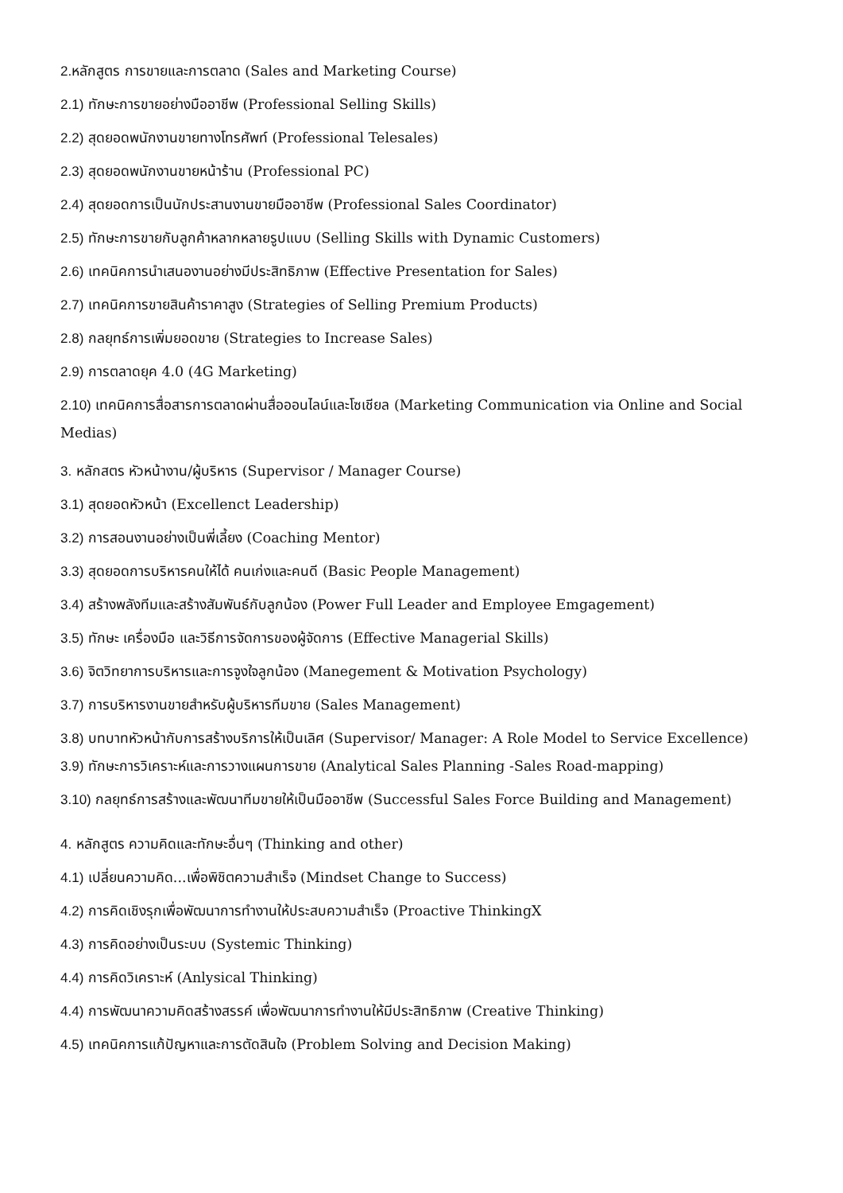2. หลักสูตร การขายและการตลาด (Sales and Marketing Course)
2.1) ทักษะการขายอย่างมืออาชีพ (Professional Selling Skills)
2.2) สุดยอดพนักงานขายทางโทรศัพท์ (Professional Telesales)
2.3) สุดยอดพนักงานขายหน้าร้าน (Professional PC)
2.4) สุดยอดการเป็นนักประสานงานขายมืออาชีพ (Professional Sales Coordinator)
2.5) ทักษะการขายกับลูกค้าหลากหลายรูปแบบ (Selling Skills with Dynamic Customers)
2.6) เทคนิคการนำเสนองานอย่างมีประสิทธิภาพ (Effective Presentation for Sales)
2.7) เทคนิคการขายสินค้าราคาสูง (Strategies of Selling Premium Products)
2.8) กลยุทธ์การเพิ่มยอดขาย (Strategies to Increase Sales)
2.9) การตลาดยุค 4.0 (4G Marketing)
2.10) เทคนิคการสื่อสารการตลาดผ่านสื่อออนไลน์และโซเชียล (Marketing Communication via Online and Social Medias)
3. หลักสตร หัวหน้างาน/ผู้บริหาร (Supervisor / Manager Course)
3.1) สุดยอดหัวหน้า (Excellenct Leadership)
3.2) การสอนงานอย่างเป็นพี่เลี้ยง (Coaching Mentor)
3.3) สุดยอดการบริหารคนให้ได้ คนเก่งและคนดี (Basic People Management)
3.4) สร้างพลังทีมและสร้างสัมพันธ์กับลูกน้อง (Power Full Leader and Employee Emgagement)
3.5) ทักษะ เครื่องมือ และวิธีการจัดการของผู้จัดการ (Effective Managerial Skills)
3.6) จิตวิทยาการบริหารและการจูงใจลูกน้อง (Manegement & Motivation Psychology)
3.7) การบริหารงานขายสำหรับผู้บริหารทีมขาย (Sales Management)
3.8) บทบาทหัวหน้ากับการสร้างบริการให้เป็นเลิศ (Supervisor/ Manager: A Role Model to Service Excellence)
3.9) ทักษะการวิเคราะห์และการวางแผนการขาย (Analytical Sales Planning -Sales Road-mapping)
3.10) กลยุทธ์การสร้างและพัฒนาทีมขายให้เป็นมืออาชีพ (Successful Sales Force Building and Management)
4. หลักสูตร ความคิดและทักษะอื่นๆ (Thinking and other)
4.1) เปลี่ยนความคิด...เพื่อพิชิตความสำเร็จ (Mindset Change to Success)
4.2) การคิดเชิงรุกเพื่อพัฒนาการทำงานให้ประสบความสำเร็จ (Proactive ThinkingX
4.3) การคิดอย่างเป็นระบบ (Systemic Thinking)
4.4) การคิดวิเคราะห์ (Anlysical Thinking)
4.4) การพัฒนาความคิดสร้างสรรค์ เพื่อพัฒนาการทำงานให้มีประสิทธิภาพ (Creative Thinking)
4.5) เทคนิคการแก้ปัญหาและการตัดสินใจ (Problem Solving and Decision Making)